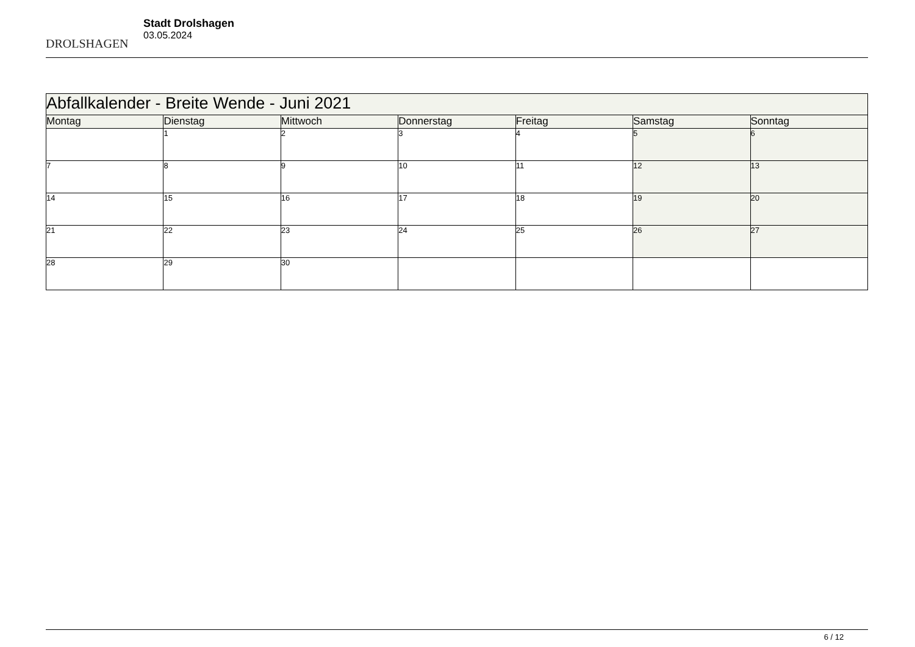DROLSHAGEN
Stadt Drolshagen
03.05.2024
| Abfallkalender - Breite Wende - Juni 2021 | | | | | | |
| --- | --- | --- | --- | --- | --- | --- |
| Montag | Dienstag | Mittwoch | Donnerstag | Freitag | Samstag | Sonntag |
| | 1 | 2 | 3 | 4 | 5 | 6 |
| 7 | 8 | 9 | 10 | 11 | 12 | 13 |
| 14 | 15 | 16 | 17 | 18 | 19 | 20 |
| 21 | 22 | 23 | 24 | 25 | 26 | 27 |
| 28 | 29 | 30 | | | | |
6 / 12